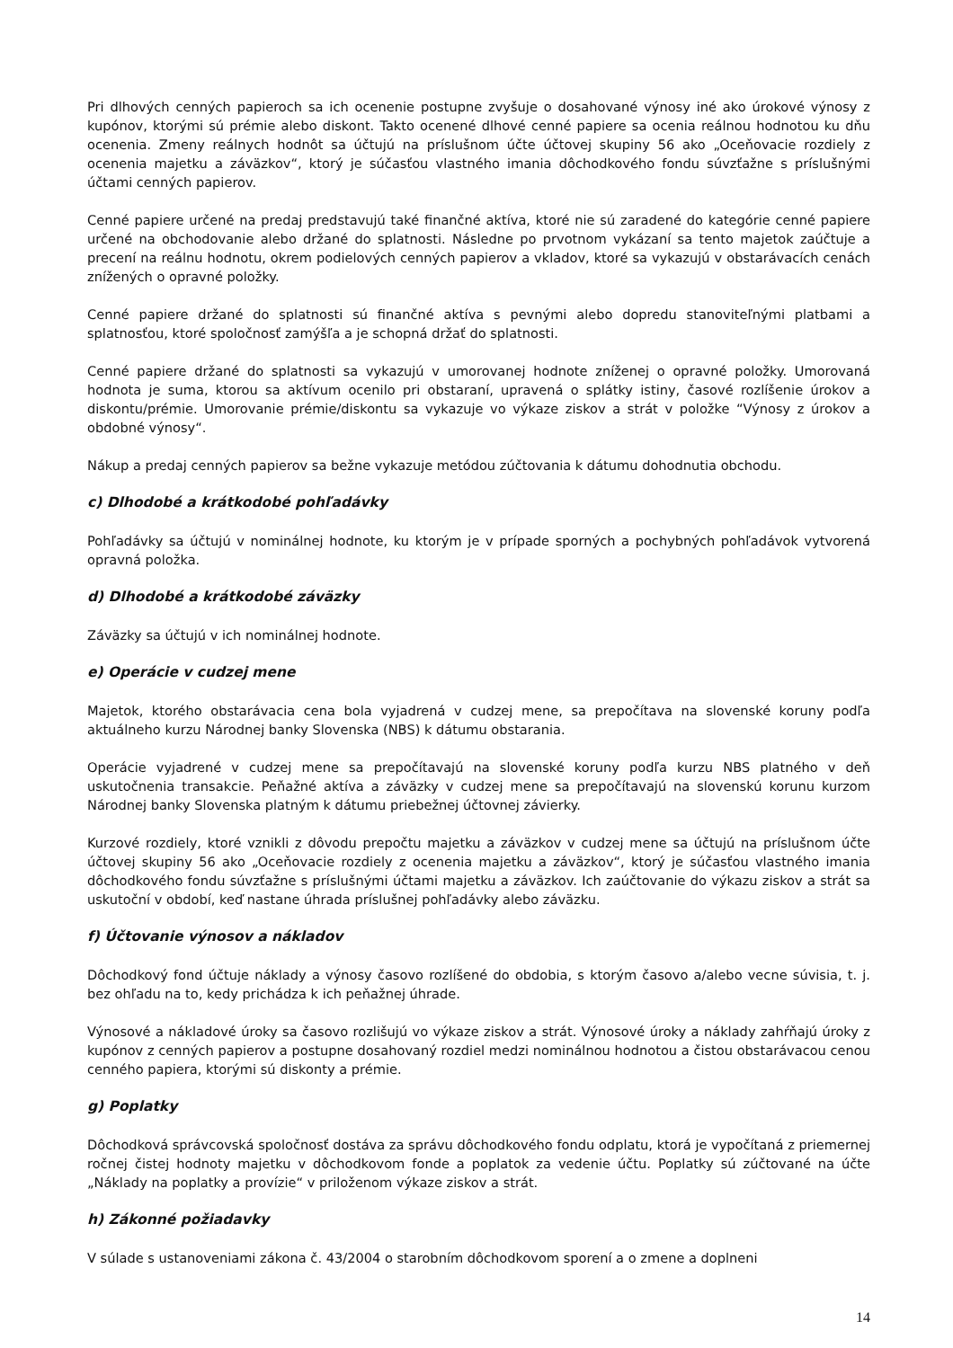Pri dlhových cenných papieroch sa ich ocenenie postupne zvyšuje o dosahované výnosy iné ako úrokové výnosy z kupónov, ktorými sú prémie alebo diskont. Takto ocenené dlhové cenné papiere sa ocenia reálnou hodnotou ku dňu ocenenia. Zmeny reálnych hodnôt sa účtujú na príslušnom účte účtovej skupiny 56 ako „Oceňovacie rozdiely z ocenenia majetku a záväzkov“, ktorý je súčasťou vlastného imania dôchodkového fondu súvzťažne s príslušnými účtami cenných papierov.
Cenné papiere určené na predaj predstavujú také finančné aktíva, ktoré nie sú zaradené do kategórie cenné papiere určené na obchodovanie alebo držané do splatnosti. Následne po prvotnom vykázaní sa tento majetok zaúčtuje a precení na reálnu hodnotu, okrem podielových cenných papierov a vkladov, ktoré sa vykazujú v obstarávacích cenách znížených o opravné položky.
Cenné papiere držané do splatnosti sú finančné aktíva s pevnými alebo dopredu stanoviteľnými platbami a splatnosťou, ktoré spoločnosť zamýšľa a je schopná držať do splatnosti.
Cenné papiere držané do splatnosti sa vykazujú v umorovanej hodnote zníženej o opravné položky. Umorovaná hodnota je suma, ktorou sa aktívum ocenilo pri obstaraní, upravená o splátky istiny, časové rozlíšenie úrokov a diskontu/prémie. Umorovanie prémie/diskontu sa vykazuje vo výkaze ziskov a strát v položke “Výnosy z úrokov a obdobné výnosy“.
Nákup a predaj cenných papierov sa bežne vykazuje metódou zúčtovania k dátumu dohodnutia obchodu.
c) Dlhodobé a krátkodobé pohľadávky
Pohľadávky sa účtujú v nominálnej hodnote, ku ktorým je v prípade sporných a pochybných pohľadávok vytvorená opravná položka.
d) Dlhodobé a krátkodobé záväzky
Záväzky sa účtujú v ich nominálnej hodnote.
e) Operácie v cudzej mene
Majetok, ktorého obstarávacia cena bola vyjadrená v cudzej mene, sa prepočítava na slovenské koruny podľa aktuálneho kurzu Národnej banky Slovenska (NBS) k dátumu obstarania.
Operácie vyjadrené v cudzej mene sa prepočítavajú na slovenské koruny podľa kurzu NBS platného v deň uskutočnenia transakcie. Peňažné aktíva a záväzky v cudzej mene sa prepočítavajú na slovenskú korunu kurzom Národnej banky Slovenska platným k dátumu priebežnej účtovnej závierky.
Kurzové rozdiely, ktoré vznikli z dôvodu prepočtu majetku a záväzkov v cudzej mene sa účtujú na príslušnom účte účtovej skupiny 56 ako „Oceňovacie rozdiely z ocenenia majetku a záväzkov“, ktorý je súčasťou vlastného imania dôchodkového fondu súvzťažne s príslušnými účtami majetku a záväzkov. Ich zaúčtovanie do výkazu ziskov a strát sa uskutoční v období, keď nastane úhrada príslušnej pohľadávky alebo záväzku.
f) Účtovanie výnosov a nákladov
Dôchodkový fond účtuje náklady a výnosy časovo rozlíšené do obdobia, s ktorým časovo a/alebo vecne súvisia, t. j. bez ohľadu na to, kedy prichádza k ich peňažnej úhrade.
Výnosové a nákladové úroky sa časovo rozlišujú vo výkaze ziskov a strát. Výnosové úroky a náklady zahŕňajú úroky z kupónov z cenných papierov a postupne dosahovaný rozdiel medzi nominálnou hodnotou a čistou obstarávacou cenou cenného papiera, ktorými sú diskonty a prémie.
g) Poplatky
Dôchodková správcovská spoločnosť dostáva za správu dôchodkového fondu odplatu, ktorá je vypočítaná z priemernej ročnej čistej hodnoty majetku v dôchodkovom fonde a poplatok za vedenie účtu. Poplatky sú zúčtované na účte „Náklady na poplatky a provízie“ v priloženom výkaze ziskov a strát.
h) Zákonné požiadavky
V súlade s ustanoveniami zákona č. 43/2004 o starobním dôchodkovom sporení a o zmene a doplneni
14